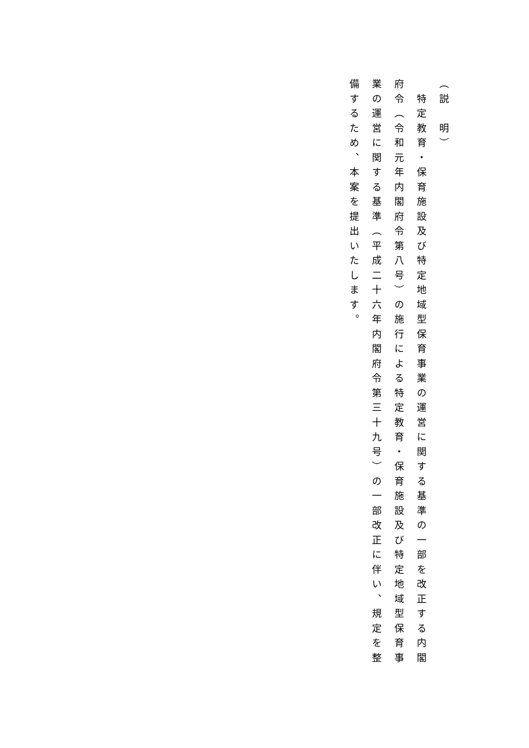（説　明）
　特定教育・保育施設及び特定地域型保育事業の運営に関する基準の一部を改正する内閣府令（令和元年内閣府令第八号）の施行による特定教育・保育施設及び特定地域型保育事業の運営に関する基準（平成二十六年内閣府令第三十九号）の一部改正に伴い、規定を整備するため、本案を提出いたします。